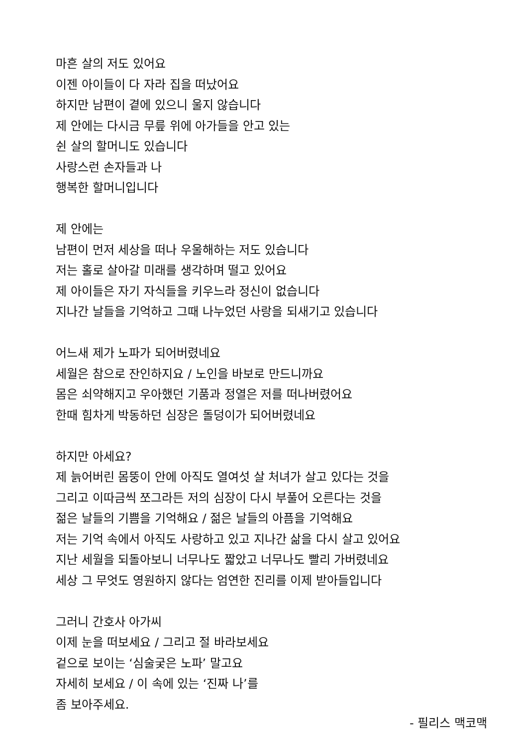마흔 살의 저도 있어요
이젠 아이들이 다 자라 집을 떠났어요
하지만 남편이 곁에 있으니 울지 않습니다
제 안에는 다시금 무릎 위에 아가들을 안고 있는
쉰 살의 할머니도 있습니다
사랑스런 손자들과 나
행복한 할머니입니다
제 안에는
남편이 먼저 세상을 떠나 우울해하는 저도 있습니다
저는 홀로 살아갈 미래를 생각하며 떨고 있어요
제 아이들은 자기 자식들을 키우느라 정신이 없습니다
지나간 날들을 기억하고 그때 나누었던 사랑을 되새기고 있습니다
어느새 제가 노파가 되어버렸네요
세월은 참으로 잔인하지요 / 노인을 바보로 만드니까요
몸은 쇠약해지고 우아했던 기품과 정열은 저를 떠나버렸어요
한때 힘차게 박동하던 심장은 돌덩이가 되어버렸네요
하지만 아세요?
제 늙어버린 몸뚱이 안에 아직도 열여섯 살 처녀가 살고 있다는 것을
그리고 이따금씩 쪼그라든 저의 심장이 다시 부풀어 오른다는 것을
젊은 날들의 기쁨을 기억해요 / 젊은 날들의 아픔을 기억해요
저는 기억 속에서 아직도 사랑하고 있고 지나간 삶을 다시 살고 있어요
지난 세월을 되돌아보니 너무나도 짧았고 너무나도 빨리 가버렸네요
세상 그 무엇도 영원하지 않다는 엄연한 진리를 이제 받아들입니다
그러니 간호사 아가씨
이제 눈을 떠보세요 / 그리고 절 바라보세요
겉으로 보이는 ‘심술궂은 노파’ 말고요
자세히 보세요 / 이 속에 있는 ‘진짜 나’를
좀 보아주세요.
- 필리스 맥코맥